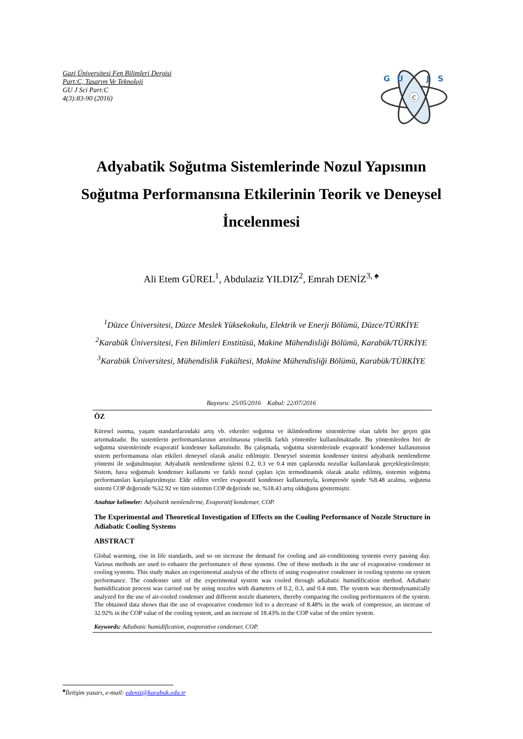Gazi Üniversitesi Fen Bilimleri Dergisi
Part:C, Tasarım Ve Teknoloji
GU J Sci Part:C
4(3):83-90 (2016)
C
G
U
J
S
Adyabatik Soğutma Sistemlerinde Nozul Yapısının
Soğutma Performansına Etkilerinin Teorik ve Deneysel
İncelenmesi
Ali Etem GÜREL<sup>1</sup>, Abdulaziz YILDIZ<sup>2</sup>, Emrah DENİZ<sup>3, ♠</sup>
<sup>1</sup> Düzce Üniversitesi, Düzce Meslek Yüksekokulu, Elektrik ve Enerji Bölümü, Düzce/TÜRKİYE
<sup>2</sup> Karabük Üniversitesi, Fen Bilimleri Enstitüsü, Makine Mühendisliği Bölümü, Karabük/TÜRKİYE
<sup>3</sup> Karabük Üniversitesi, Mühendislik Fakültesi, Makine Mühendisliği Bölümü, Karabük/TÜRKİYE
Başvuru: 25/05/2016 Kabul: 22/07/2016
ÖZ
Küresel ısınma, yaşam standartlarındaki artış vb. etkenler soğutma ve iklimlendirme sistemlerine olan talebi her geçen gün artırmaktadır. Bu sistemlerin performanslarının artırılmasına yönelik farklı yöntemler kullanılmaktadır. Bu yöntemlerden biri de soğutma sistemlerinde evaporatif kondenser kullanımıdır. Bu çalışmada, soğutma sistemlerinde evaporatif kondenser kullanımının sistem performansına olan etkileri deneysel olarak analiz edilmiştir. Deneysel sistemin kondenser ünitesi adyabatik nemlendirme yöntemi ile soğutulmuştur. Adyabatik nemlendirme işlemi 0.2, 0.3 ve 0.4 mm çaplarında nozullar kullanılarak gerçekleştirilmiştir. Sistem, hava soğutmalı kondenser kullanımı ve farklı nozul çapları için termodinamik olarak analiz edilmiş, sistemin soğutma performansları karşılaştırılmıştır. Elde edilen veriler evaporatif kondenser kullanımıyla, kompresör işinde %8.48 azalma, soğutma sistemi COP değerinde %32.92 ve tüm sistemin COP değerinde ise, %18.43 artış olduğunu göstermiştir.
Anahtar kelimeler: Adyabatik nemlendirme, Evaporatif kondenser, COP.
The Experimental and Theoretical Investigation of Effects on the Cooling Performance of Nozzle Structure in Adiabatic Cooling Systems
ABSTRACT
Global warming, rise in life standards, and so on increase the demand for cooling and air-conditioning systems every passing day. Various methods are used to enhance the performance of these systems. One of these methods is the use of evaporative condenser in cooling systems. This study makes an experimental analysis of the effects of using evaporative condenser in cooling systems on system performance. The condenser unit of the experimental system was cooled through adiabatic humidification method. Adiabatic humidification process was carried out by using nozzles with diameters of 0.2, 0.3, and 0.4 mm. The system was thermodynamically analyzed for the use of air-cooled condenser and different nozzle diameters, thereby comparing the cooling performances of the system. The obtained data shows that the use of evaporative condenser led to a decrease of 8.48% in the work of compressor, an increase of 32.92% in the COP value of the cooling system, and an increase of 18.43% in the COP value of the entire system.
Keywords: Adiabatic humidification, evaporative condenser, COP.
<sup>♠</sup>İletişim yazarı, e-mail: edeniz@karabuk.edu.tr